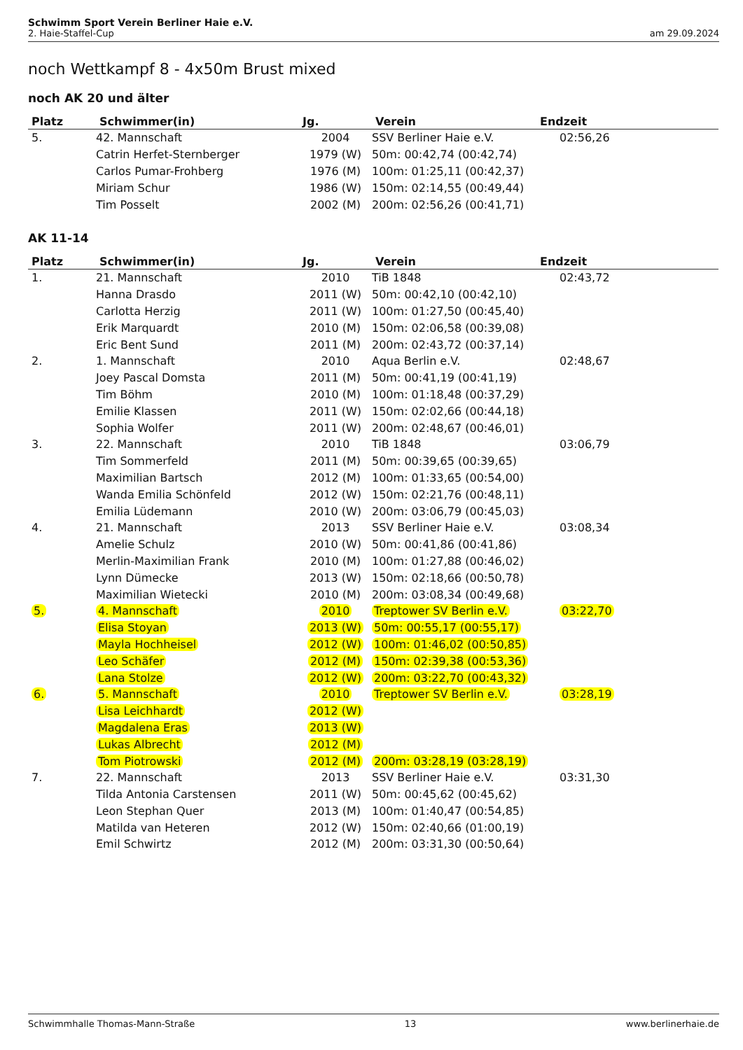Schwimm Sport Verein Berliner Haie e.V.
2. Haie-Staffel-Cup am 29.09.2024
noch Wettkampf 8 - 4x50m Brust mixed
noch AK 20 und älter
| Platz | Schwimmer(in) | Jg. | Verein | Endzeit |
| --- | --- | --- | --- | --- |
| 5. | 42. Mannschaft | 2004 | SSV Berliner Haie e.V. | 02:56,26 |
| | Catrin Herfet-Sternberger | 1979 (W) | 50m: 00:42,74 (00:42,74) | |
| | Carlos Pumar-Frohberg | 1976 (M) | 100m: 01:25,11 (00:42,37) | |
| | Miriam Schur | 1986 (W) | 150m: 02:14,55 (00:49,44) | |
| | Tim Posselt | 2002 (M) | 200m: 02:56,26 (00:41,71) | |
AK 11-14
| Platz | Schwimmer(in) | Jg. | Verein | Endzeit |
| --- | --- | --- | --- | --- |
| 1. | 21. Mannschaft | 2010 | TiB 1848 | 02:43,72 |
| | Hanna Drasdo | 2011 (W) | 50m: 00:42,10 (00:42,10) | |
| | Carlotta Herzig | 2011 (W) | 100m: 01:27,50 (00:45,40) | |
| | Erik Marquardt | 2010 (M) | 150m: 02:06,58 (00:39,08) | |
| | Eric Bent Sund | 2011 (M) | 200m: 02:43,72 (00:37,14) | |
| 2. | 1. Mannschaft | 2010 | Aqua Berlin e.V. | 02:48,67 |
| | Joey Pascal Domsta | 2011 (M) | 50m: 00:41,19 (00:41,19) | |
| | Tim Böhm | 2010 (M) | 100m: 01:18,48 (00:37,29) | |
| | Emilie Klassen | 2011 (W) | 150m: 02:02,66 (00:44,18) | |
| | Sophia Wolfer | 2011 (W) | 200m: 02:48,67 (00:46,01) | |
| 3. | 22. Mannschaft | 2010 | TiB 1848 | 03:06,79 |
| | Tim Sommerfeld | 2011 (M) | 50m: 00:39,65 (00:39,65) | |
| | Maximilian Bartsch | 2012 (M) | 100m: 01:33,65 (00:54,00) | |
| | Wanda Emilia Schönfeld | 2012 (W) | 150m: 02:21,76 (00:48,11) | |
| | Emilia Lüdemann | 2010 (W) | 200m: 03:06,79 (00:45,03) | |
| 4. | 21. Mannschaft | 2013 | SSV Berliner Haie e.V. | 03:08,34 |
| | Amelie Schulz | 2010 (W) | 50m: 00:41,86 (00:41,86) | |
| | Merlin-Maximilian Frank | 2010 (M) | 100m: 01:27,88 (00:46,02) | |
| | Lynn Dümecke | 2013 (W) | 150m: 02:18,66 (00:50,78) | |
| | Maximilian Wietecki | 2010 (M) | 200m: 03:08,34 (00:49,68) | |
| 5. | 4. Mannschaft | 2010 | Treptower SV Berlin e.V. | 03:22,70 |
| | Elisa Stoyan | 2013 (W) | 50m: 00:55,17 (00:55,17) | |
| | Mayla Hochheisel | 2012 (W) | 100m: 01:46,02 (00:50,85) | |
| | Leo Schäfer | 2012 (M) | 150m: 02:39,38 (00:53,36) | |
| | Lana Stolze | 2012 (W) | 200m: 03:22,70 (00:43,32) | |
| 6. | 5. Mannschaft | 2010 | Treptower SV Berlin e.V. | 03:28,19 |
| | Lisa Leichhardt | 2012 (W) | | |
| | Magdalena Eras | 2013 (W) | | |
| | Lukas Albrecht | 2012 (M) | | |
| | Tom Piotrowski | 2012 (M) | 200m: 03:28,19 (03:28,19) | |
| 7. | 22. Mannschaft | 2013 | SSV Berliner Haie e.V. | 03:31,30 |
| | Tilda Antonia Carstensen | 2011 (W) | 50m: 00:45,62 (00:45,62) | |
| | Leon Stephan Quer | 2013 (M) | 100m: 01:40,47 (00:54,85) | |
| | Matilda van Heteren | 2012 (W) | 150m: 02:40,66 (01:00,19) | |
| | Emil Schwirtz | 2012 (M) | 200m: 03:31,30 (00:50,64) | |
Schwimmhalle Thomas-Mann-Straße 13 www.berlinerhaie.de